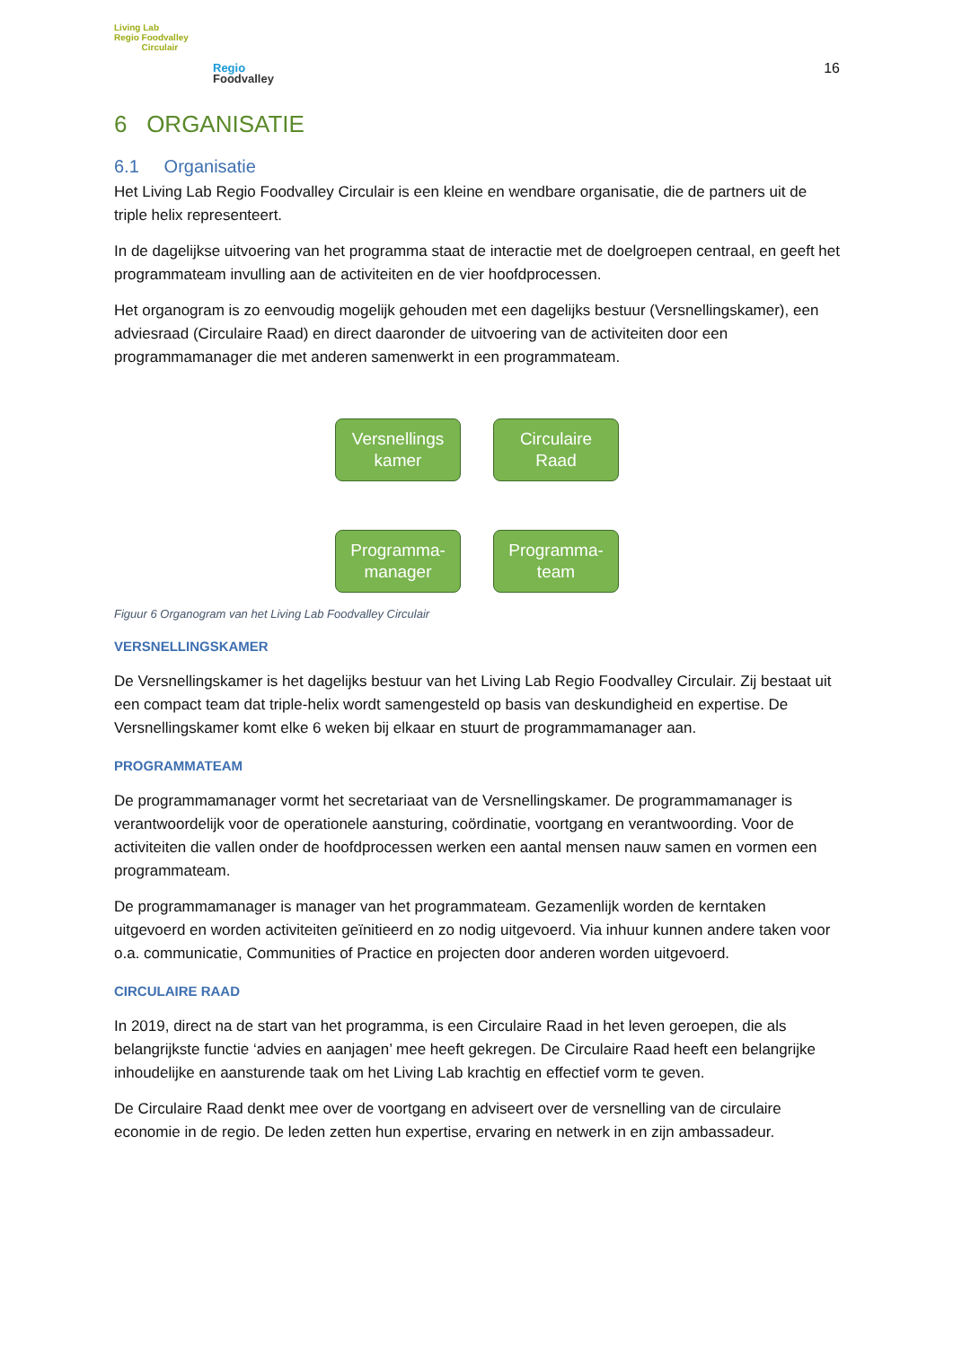Living Lab
Regio Foodvalley
Circulair
Regio
Foodvalley
16
6 ORGANISATIE
6.1 Organisatie
Het Living Lab Regio Foodvalley Circulair is een kleine en wendbare organisatie, die de partners uit de triple helix representeert.
In de dagelijkse uitvoering van het programma staat de interactie met de doelgroepen centraal, en geeft het programmateam invulling aan de activiteiten en de vier hoofdprocessen.
Het organogram is zo eenvoudig mogelijk gehouden met een dagelijks bestuur (Versnellingskamer), een adviesraad (Circulaire Raad) en direct daaronder de uitvoering van de activiteiten door een programmamanager die met anderen samenwerkt in een programmateam.
Versnellings
kamer
Circulaire
Raad
Programma-
manager
Programma-
team
Figuur 6 Organogram van het Living Lab Foodvalley Circulair
VERSNELLINGSKAMER
De Versnellingskamer is het dagelijks bestuur van het Living Lab Regio Foodvalley Circulair. Zij bestaat uit een compact team dat triple-helix wordt samengesteld op basis van deskundigheid en expertise. De Versnellingskamer komt elke 6 weken bij elkaar en stuurt de programmamanager aan.
PROGRAMMATEAM
De programmamanager vormt het secretariaat van de Versnellingskamer. De programmamanager is verantwoordelijk voor de operationele aansturing, coördinatie, voortgang en verantwoording. Voor de activiteiten die vallen onder de hoofdprocessen werken een aantal mensen nauw samen en vormen een programmateam.
De programmamanager is manager van het programmateam. Gezamenlijk worden de kerntaken uitgevoerd en worden activiteiten geïnitieerd en zo nodig uitgevoerd. Via inhuur kunnen andere taken voor o.a. communicatie, Communities of Practice en projecten door anderen worden uitgevoerd.
CIRCULAIRE RAAD
In 2019, direct na de start van het programma, is een Circulaire Raad in het leven geroepen, die als belangrijkste functie ‘advies en aanjagen’ mee heeft gekregen. De Circulaire Raad heeft een belangrijke inhoudelijke en aansturende taak om het Living Lab krachtig en effectief vorm te geven.
De Circulaire Raad denkt mee over de voortgang en adviseert over de versnelling van de circulaire economie in de regio. De leden zetten hun expertise, ervaring en netwerk in en zijn ambassadeur.